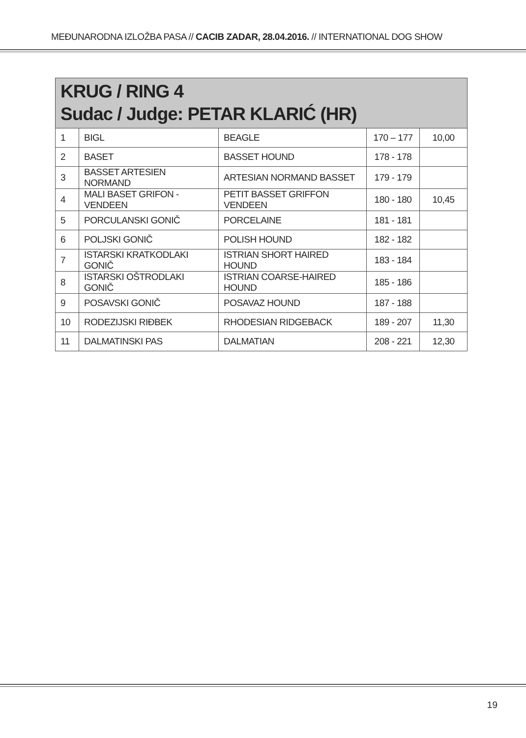MEĐUNARODNA IZLOŽBA PASA // CACIB ZADAR, 28.04.2016. // INTERNATIONAL DOG SHOW
| KRUG / RING 4 Sudac / Judge: PETAR KLARIĆ (HR) | | | | |
| --- | --- | --- | --- | --- |
| 1 | BIGL | BEAGLE | 170 – 177 | 10,00 |
| 2 | BASET | BASSET HOUND | 178 - 178 | |
| 3 | BASSET ARTESIEN NORMAND | ARTESIAN NORMAND BASSET | 179 - 179 | |
| 4 | MALI BASET GRIFON - VENDEEN | PETIT BASSET GRIFFON VENDEEN | 180 - 180 | 10,45 |
| 5 | PORCULANSKI GONIČ | PORCELAINE | 181 - 181 | |
| 6 | POLJSKI GONIČ | POLISH HOUND | 182 - 182 | |
| 7 | ISTARSKI KRATKODLAKI GONIČ | ISTRIAN SHORT HAIRED HOUND | 183 - 184 | |
| 8 | ISTARSKI OŠTRODLAKI GONIČ | ISTRIAN COARSE-HAIRED HOUND | 185 - 186 | |
| 9 | POSAVSKI GONIČ | POSAVAZ HOUND | 187 - 188 | |
| 10 | RODEZIJSKI RIĐBEK | RHODESIAN RIDGEBACK | 189 - 207 | 11,30 |
| 11 | DALMATINSKI PAS | DALMATIAN | 208 - 221 | 12,30 |
19